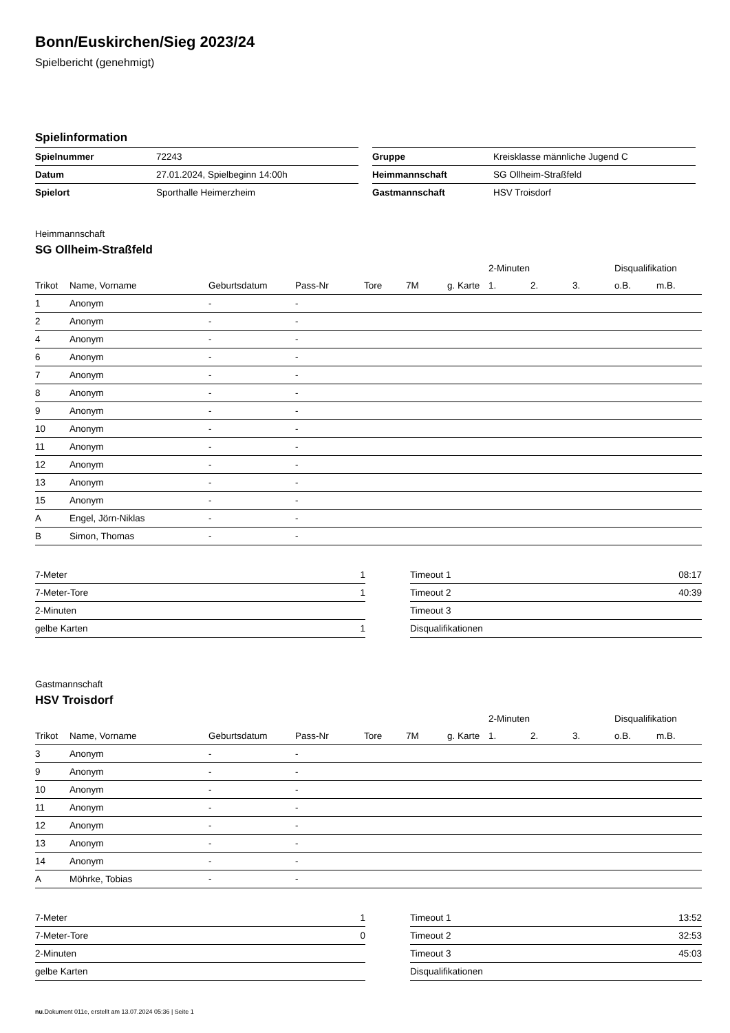Bonn/Euskirchen/Sieg 2023/24
Spielbericht (genehmigt)
Spielinformation
| Spielnummer | 72243 |
| Datum | 27.01.2024, Spielbeginn 14:00h |
| Spielort | Sporthalle Heimerzheim |
| Gruppe | Kreisklasse männliche Jugend C |
| Heimmannschaft | SG Ollheim-Straßfeld |
| Gastmannschaft | HSV Troisdorf |
Heimmannschaft
SG Ollheim-Straßfeld
| | | | | | | | 2-Minuten | | | Disqualifikation | |
| Trikot | Name, Vorname | Geburtsdatum | Pass-Nr | Tore | 7M | g. Karte | 1. | 2. | 3. | o.B. | m.B. |
| 1 | Anonym | - | - | | | | | | | | |
| 2 | Anonym | - | - | | | | | | | | |
| 4 | Anonym | - | - | | | | | | | | |
| 6 | Anonym | - | - | | | | | | | | |
| 7 | Anonym | - | - | | | | | | | | |
| 8 | Anonym | - | - | | | | | | | | |
| 9 | Anonym | - | - | | | | | | | | |
| 10 | Anonym | - | - | | | | | | | | |
| 11 | Anonym | - | - | | | | | | | | |
| 12 | Anonym | - | - | | | | | | | | |
| 13 | Anonym | - | - | | | | | | | | |
| 15 | Anonym | - | - | | | | | | | | |
| A | Engel, Jörn-Niklas | - | - | | | | | | | | |
| B | Simon, Thomas | - | - | | | | | | | | |
| 7-Meter | 1 |
| 7-Meter-Tore | 1 |
| 2-Minuten | |
| gelbe Karten | 1 |
| Timeout 1 | 08:17 |
| Timeout 2 | 40:39 |
| Timeout 3 | |
| Disqualifikationen | |
Gastmannschaft
HSV Troisdorf
| | | | | | | | 2-Minuten | | | Disqualifikation | |
| Trikot | Name, Vorname | Geburtsdatum | Pass-Nr | Tore | 7M | g. Karte | 1. | 2. | 3. | o.B. | m.B. |
| 3 | Anonym | - | - | | | | | | | | |
| 9 | Anonym | - | - | | | | | | | | |
| 10 | Anonym | - | - | | | | | | | | |
| 11 | Anonym | - | - | | | | | | | | |
| 12 | Anonym | - | - | | | | | | | | |
| 13 | Anonym | - | - | | | | | | | | |
| 14 | Anonym | - | - | | | | | | | | |
| A | Möhrke, Tobias | - | - | | | | | | | | |
| 7-Meter | 1 |
| 7-Meter-Tore | 0 |
| 2-Minuten | |
| gelbe Karten | |
| Timeout 1 | 13:52 |
| Timeout 2 | 32:53 |
| Timeout 3 | 45:03 |
| Disqualifikationen | |
nu.Dokument 011e, erstellt am 13.07.2024 05:36 | Seite 1